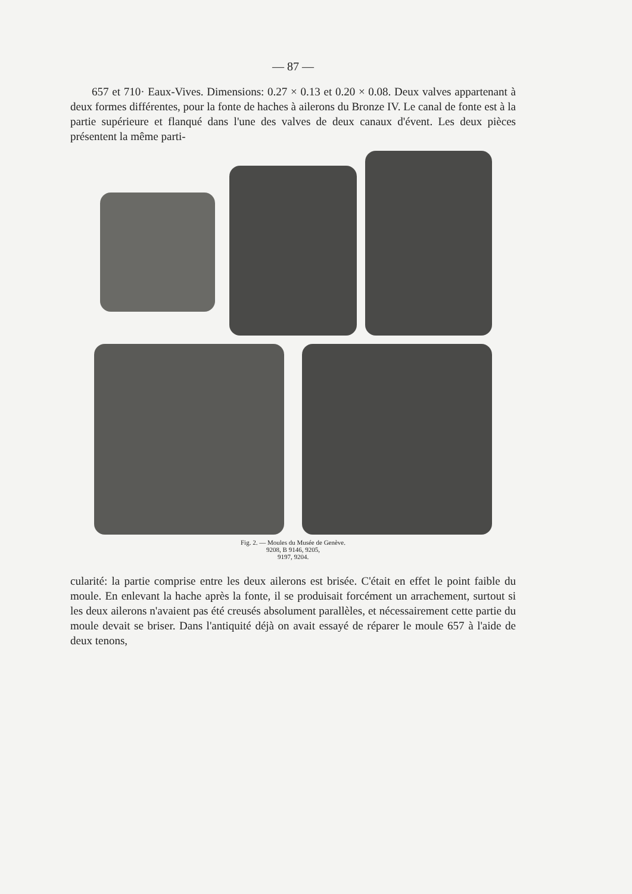— 87 —
657 et 710· Eaux-Vives. Dimensions: 0.27 × 0.13 et 0.20 × 0.08. Deux valves appartenant à deux formes différentes, pour la fonte de haches à ailerons du Bronze IV. Le canal de fonte est à la partie supérieure et flanqué dans l'une des valves de deux canaux d'évent. Les deux pièces présentent la même parti-
Fig. 2. — Moules du Musée de Genève.
9208, B 9146, 9205,
9197, 9204.
cularité: la partie comprise entre les deux ailerons est brisée. C'était en effet le point faible du moule. En enlevant la hache après la fonte, il se produisait forcément un arrachement, surtout si les deux ailerons n'avaient pas été creusés absolument parallèles, et nécessairement cette partie du moule devait se briser. Dans l'antiquité déjà on avait essayé de réparer le moule 657 à l'aide de deux tenons,